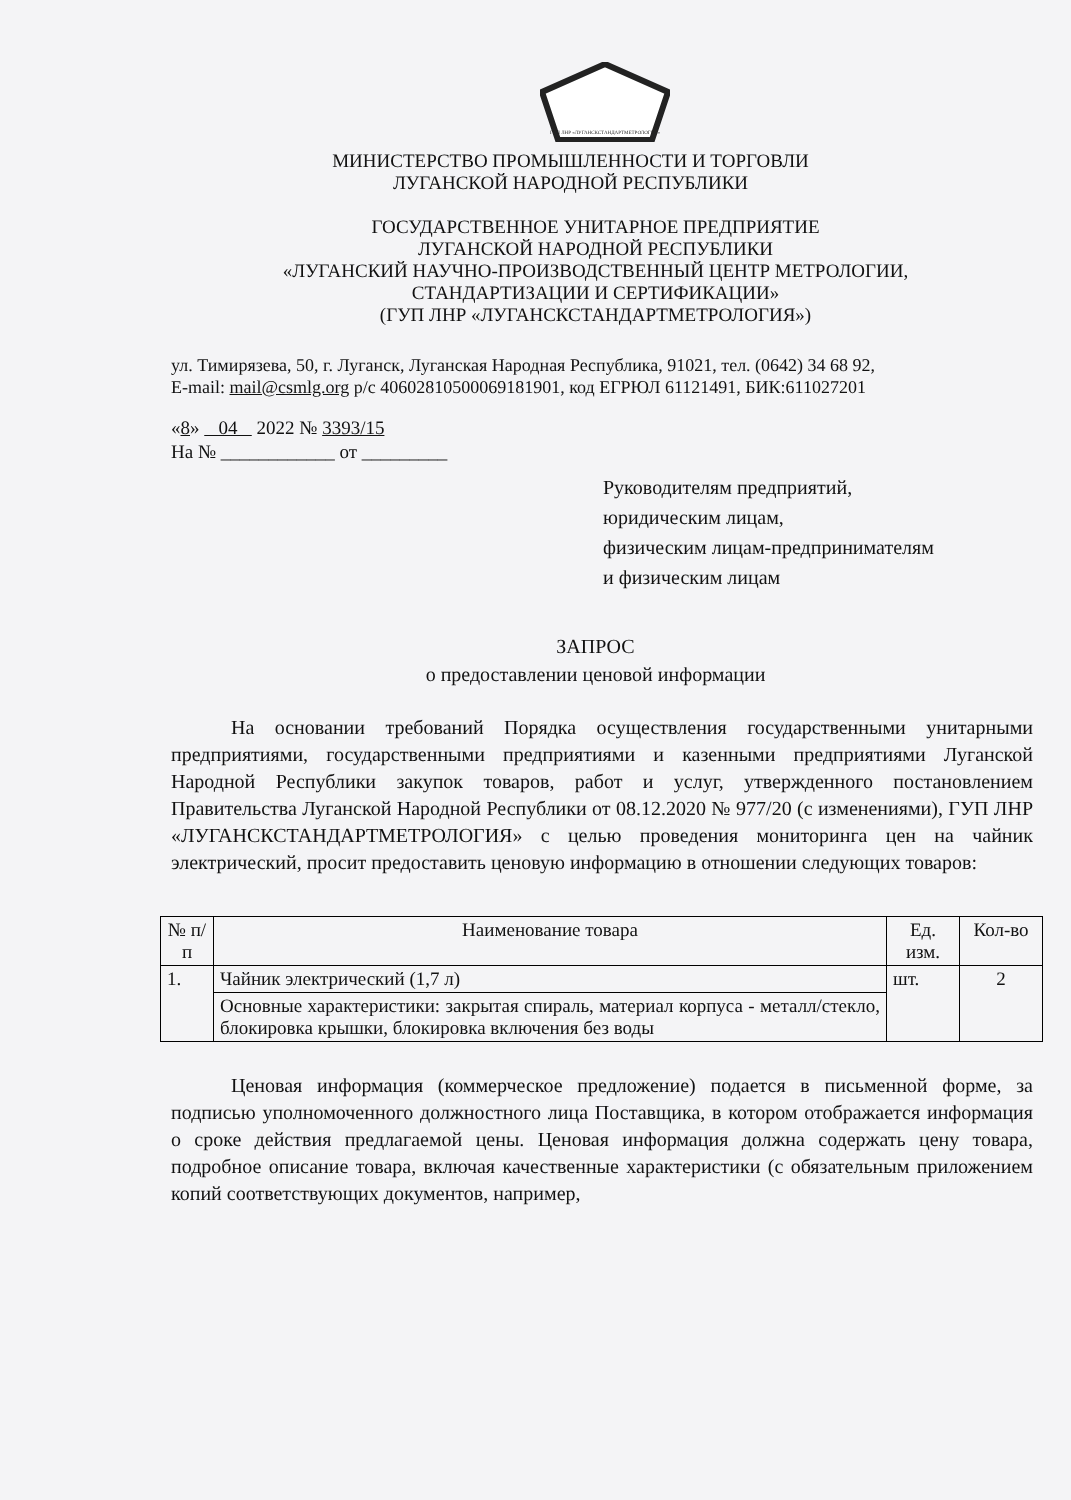ГУП ЛНР «ЛУГАНСКСТАНДАРТМЕТРОЛОГИЯ»
МИНИСТЕРСТВО ПРОМЫШЛЕННОСТИ И ТОРГОВЛИ
ЛУГАНСКОЙ НАРОДНОЙ РЕСПУБЛИКИ
ГОСУДАРСТВЕННОЕ УНИТАРНОЕ ПРЕДПРИЯТИЕ
ЛУГАНСКОЙ НАРОДНОЙ РЕСПУБЛИКИ
«ЛУГАНСКИЙ НАУЧНО-ПРОИЗВОДСТВЕННЫЙ ЦЕНТР МЕТРОЛОГИИ,
СТАНДАРТИЗАЦИИ И СЕРТИФИКАЦИИ»
(ГУП ЛНР «ЛУГАНСКСТАНДАРТМЕТРОЛОГИЯ»)
ул. Тимирязева, 50, г. Луганск, Луганская Народная Республика, 91021, тел. (0642) 34 68 92,
E-mail: mail@csmlg.org р/с 40602810500069181901, код ЕГРЮЛ 61121491, БИК:611027201
«8» 04 2022 № 3393/15
На № ____________ от _________
Руководителям предприятий,
юридическим лицам,
физическим лицам-предпринимателям
и физическим лицам
ЗАПРОС
о предоставлении ценовой информации
На основании требований Порядка осуществления государственными унитарными предприятиями, государственными предприятиями и казенными предприятиями Луганской Народной Республики закупок товаров, работ и услуг, утвержденного постановлением Правительства Луганской Народной Республики от 08.12.2020 № 977/20 (с изменениями), ГУП ЛНР «ЛУГАНСКСТАНДАРТМЕТРОЛОГИЯ» с целью проведения мониторинга цен на чайник электрический, просит предоставить ценовую информацию в отношении следующих товаров:
| № п/п | Наименование товара | Ед. изм. | Кол-во |
| --- | --- | --- | --- |
| 1. | Чайник электрический (1,7 л) | шт. | 2 |
| | Основные характеристики: закрытая спираль, материал корпуса - металл/стекло, блокировка крышки, блокировка включения без воды | | |
Ценовая информация (коммерческое предложение) подается в письменной форме, за подписью уполномоченного должностного лица Поставщика, в котором отображается информация о сроке действия предлагаемой цены. Ценовая информация должна содержать цену товара, подробное описание товара, включая качественные характеристики (с обязательным приложением копий соответствующих документов, например,